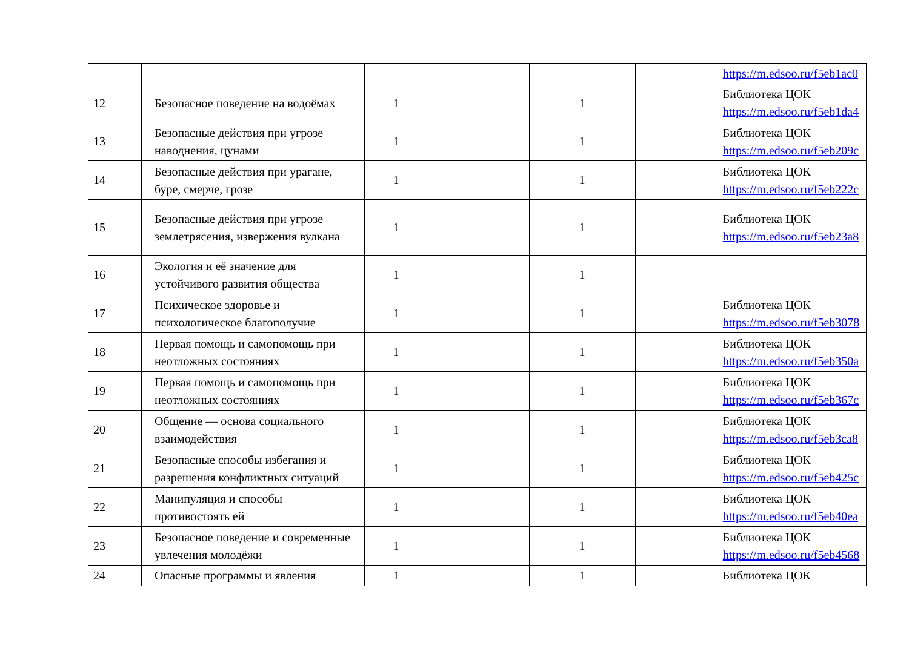| | | | | | | https://m.edsoo.ru/f5eb1ac0 |
| 12 | Безопасное поведение на водоёмах | 1 | | 1 | | Библиотека ЦОК https://m.edsoo.ru/f5eb1da4 |
| 13 | Безопасные действия при угрозе наводнения, цунами | 1 | | 1 | | Библиотека ЦОК https://m.edsoo.ru/f5eb209c |
| 14 | Безопасные действия при урагане, буре, смерче, грозе | 1 | | 1 | | Библиотека ЦОК https://m.edsoo.ru/f5eb222c |
| 15 | Безопасные действия при угрозе землетрясения, извержения вулкана | 1 | | 1 | | Библиотека ЦОК https://m.edsoo.ru/f5eb23a8 |
| 16 | Экология и её значение для устойчивого развития общества | 1 | | 1 | | |
| 17 | Психическое здоровье и психологическое благополучие | 1 | | 1 | | Библиотека ЦОК https://m.edsoo.ru/f5eb3078 |
| 18 | Первая помощь и самопомощь при неотложных состояниях | 1 | | 1 | | Библиотека ЦОК https://m.edsoo.ru/f5eb350a |
| 19 | Первая помощь и самопомощь при неотложных состояниях | 1 | | 1 | | Библиотека ЦОК https://m.edsoo.ru/f5eb367c |
| 20 | Общение — основа социального взаимодействия | 1 | | 1 | | Библиотека ЦОК https://m.edsoo.ru/f5eb3ca8 |
| 21 | Безопасные способы избегания и разрешения конфликтных ситуаций | 1 | | 1 | | Библиотека ЦОК https://m.edsoo.ru/f5eb425c |
| 22 | Манипуляция и способы противостоять ей | 1 | | 1 | | Библиотека ЦОК https://m.edsoo.ru/f5eb40ea |
| 23 | Безопасное поведение и современные увлечения молодёжи | 1 | | 1 | | Библиотека ЦОК https://m.edsoo.ru/f5eb4568 |
| 24 | Опасные программы и явления | 1 | | 1 | | Библиотека ЦОК |